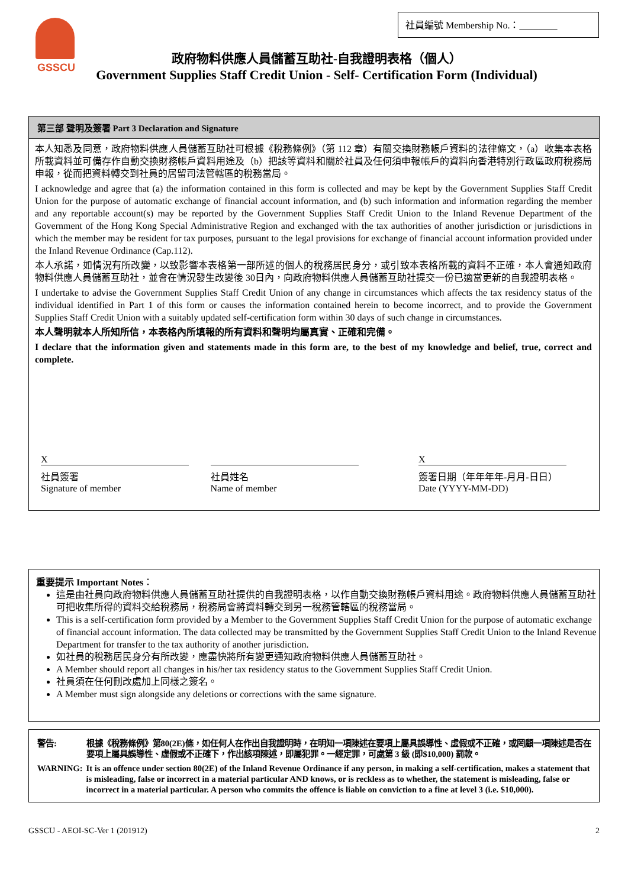社員編號 Membership No.：________
GSSCU
政府物料供應人員儲蓄互助社-自我證明表格（個人）
Government Supplies Staff Credit Union - Self- Certification Form (Individual)
第三部 聲明及簽署 Part 3 Declaration and Signature
本人知悉及同意，政府物料供應人員儲蓄互助社可根據《稅務條例》（第 112 章）有關交換財務帳戶資料的法律條文，（a）收集本表格所載資料並可備存作自動交換財務帳戶資料用途及（b）把該等資料和關於社員及任何須申報帳戶的資料向香港特別行政區政府稅務局申報，從而把資料轉交到社員的居留司法管轄區的稅務當局。
I acknowledge and agree that (a) the information contained in this form is collected and may be kept by the Government Supplies Staff Credit Union for the purpose of automatic exchange of financial account information, and (b) such information and information regarding the member and any reportable account(s) may be reported by the Government Supplies Staff Credit Union to the Inland Revenue Department of the Government of the Hong Kong Special Administrative Region and exchanged with the tax authorities of another jurisdiction or jurisdictions in which the member may be resident for tax purposes, pursuant to the legal provisions for exchange of financial account information provided under the Inland Revenue Ordinance (Cap.112).
本人承諾，如情況有所改變，以致影響本表格第一部所述的個人的稅務居民身分，或引致本表格所載的資料不正確，本人會通知政府物料供應人員儲蓄互助社，並會在情況發生改變後 30日內，向政府物料供應人員儲蓄互助社提交一份已適當更新的自我證明表格。
I undertake to advise the Government Supplies Staff Credit Union of any change in circumstances which affects the tax residency status of the individual identified in Part 1 of this form or causes the information contained herein to become incorrect, and to provide the Government Supplies Staff Credit Union with a suitably updated self-certification form within 30 days of such change in circumstances.
本人聲明就本人所知所信，本表格內所填報的所有資料和聲明均屬真實、正確和完備。
I declare that the information given and statements made in this form are, to the best of my knowledge and belief, true, correct and complete.
X
社員簽署
Signature of member
社員姓名
Name of member
X
簽署日期（年年年年-月月-日日）
Date (YYYY-MM-DD)
重要提示 Important Notes：
這是由社員向政府物料供應人員儲蓄互助社提供的自我證明表格，以作自動交換財務帳戶資料用途。政府物料供應人員儲蓄互助社可把收集所得的資料交給稅務局，稅務局會將資料轉交到另一稅務管轄區的稅務當局。
This is a self-certification form provided by a Member to the Government Supplies Staff Credit Union for the purpose of automatic exchange of financial account information. The data collected may be transmitted by the Government Supplies Staff Credit Union to the Inland Revenue Department for transfer to the tax authority of another jurisdiction.
如社員的稅務居民身分有所改變，應盡快將所有變更通知政府物料供應人員儲蓄互助社。
A Member should report all changes in his/her tax residency status to the Government Supplies Staff Credit Union.
社員須在任何刪改處加上同樣之簽名。
A Member must sign alongside any deletions or corrections with the same signature.
| 警告: | 根據《稅務條例》第80(2E)條，如任何人在作出自我證明時，在明知一項陳述在要項上屬具誤導性、虛假或不正確，或罔顧一項陳述是否在要項上屬具誤導性、虛假或不正確下，作出該項陳述，即屬犯罪。一經定罪，可處第 3 級 (即$10,000) 罰款。 |
| WARNING: | It is an offence under section 80(2E) of the Inland Revenue Ordinance if any person, in making a self-certification, makes a statement that is misleading, false or incorrect in a material particular AND knows, or is reckless as to whether, the statement is misleading, false or incorrect in a material particular. A person who commits the offence is liable on conviction to a fine at level 3 (i.e. $10,000). |
GSSCU - AEOI-SC-Ver 1 (201912) 2